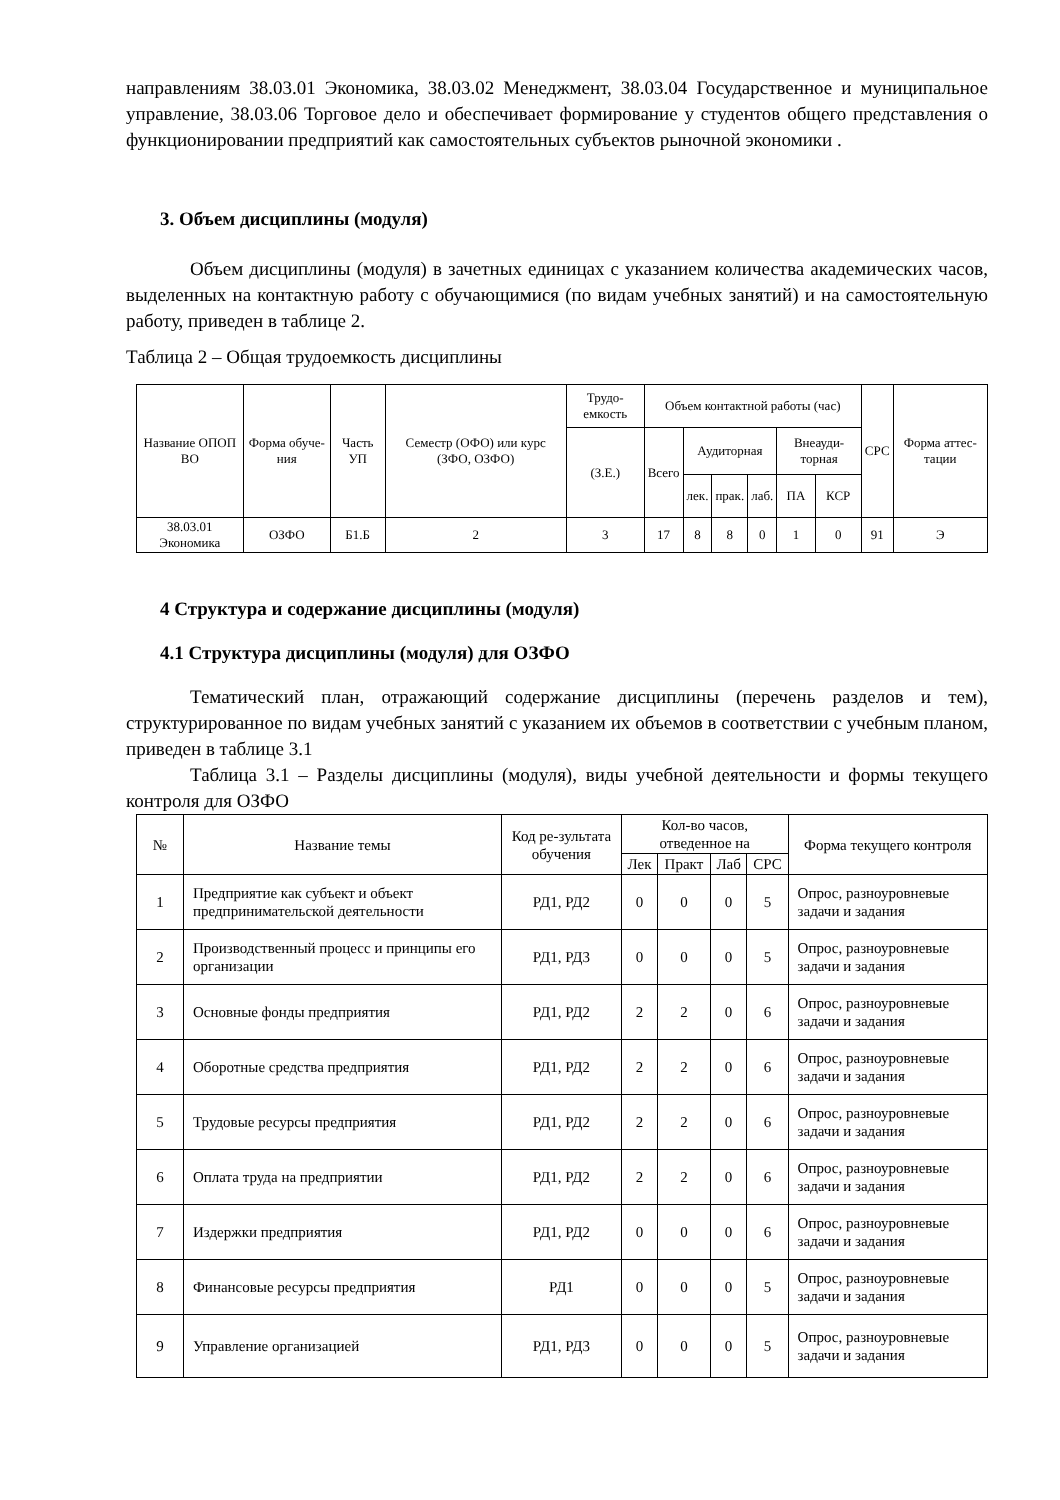направлениям 38.03.01 Экономика, 38.03.02 Менеджмент, 38.03.04 Государственное и муниципальное управление, 38.03.06 Торговое дело и обеспечивает формирование у студентов общего представления о функционировании предприятий как самостоятельных субъектов рыночной экономики .
3. Объем дисциплины (модуля)
Объем дисциплины (модуля) в зачетных единицах с указанием количества академических часов, выделенных на контактную работу с обучающимися (по видам учебных занятий) и на самостоятельную работу, приведен в таблице 2.
Таблица 2 – Общая трудоемкость дисциплины
| Название ОПОП ВО | Форма обуче-ния | Часть УП | Семестр (ОФО) или курс (ЗФО, ОЗФО) | Трудо-емкость | Объем контактной работы (час) | | | | | | СРС | Форма аттес-тации |
| --- | --- | --- | --- | --- | --- | --- | --- | --- | --- | --- | --- | --- |
| | | | | (З.Е.) | Всего | Аудиторная | | | Внеауди-торная | | | |
| | | | | | | лек. | прак. | лаб. | ПА | КСР | | |
| 38.03.01 Экономика | ОЗФО | Б1.Б | 2 | 3 | 17 | 8 | 8 | 0 | 1 | 0 | 91 | Э |
4 Структура и содержание дисциплины (модуля)
4.1 Структура дисциплины (модуля) для ОЗФО
Тематический план, отражающий содержание дисциплины (перечень разделов и тем), структурированное по видам учебных занятий с указанием их объемов в соответствии с учебным планом, приведен в таблице 3.1
Таблица 3.1 – Разделы дисциплины (модуля), виды учебной деятельности и формы текущего контроля для ОЗФО
| № | Название темы | Код ре-зультата обучения | Кол-во часов, отведенное на | | | | Форма текущего контроля |
| --- | --- | --- | --- | --- | --- | --- | --- |
| | | | Лек | Практ | Лаб | СРС | |
| 1 | Предприятие как субъект и объект предпринимательской деятельности | РД1, РД2 | 0 | 0 | 0 | 5 | Опрос, разноуровневые задачи и задания |
| 2 | Производственный процесс и принципы его организации | РД1, РД3 | 0 | 0 | 0 | 5 | Опрос, разноуровневые задачи и задания |
| 3 | Основные фонды предприятия | РД1, РД2 | 2 | 2 | 0 | 6 | Опрос, разноуровневые задачи и задания |
| 4 | Оборотные средства предприятия | РД1, РД2 | 2 | 2 | 0 | 6 | Опрос, разноуровневые задачи и задания |
| 5 | Трудовые ресурсы предприятия | РД1, РД2 | 2 | 2 | 0 | 6 | Опрос, разноуровневые задачи и задания |
| 6 | Оплата труда на предприятии | РД1, РД2 | 2 | 2 | 0 | 6 | Опрос, разноуровневые задачи и задания |
| 7 | Издержки предприятия | РД1, РД2 | 0 | 0 | 0 | 6 | Опрос, разноуровневые задачи и задания |
| 8 | Финансовые ресурсы предприятия | РД1 | 0 | 0 | 0 | 5 | Опрос, разноуровневые задачи и задания |
| 9 | Управление организацией | РД1, РД3 | 0 | 0 | 0 | 5 | Опрос, разноуровневые задачи и задания |